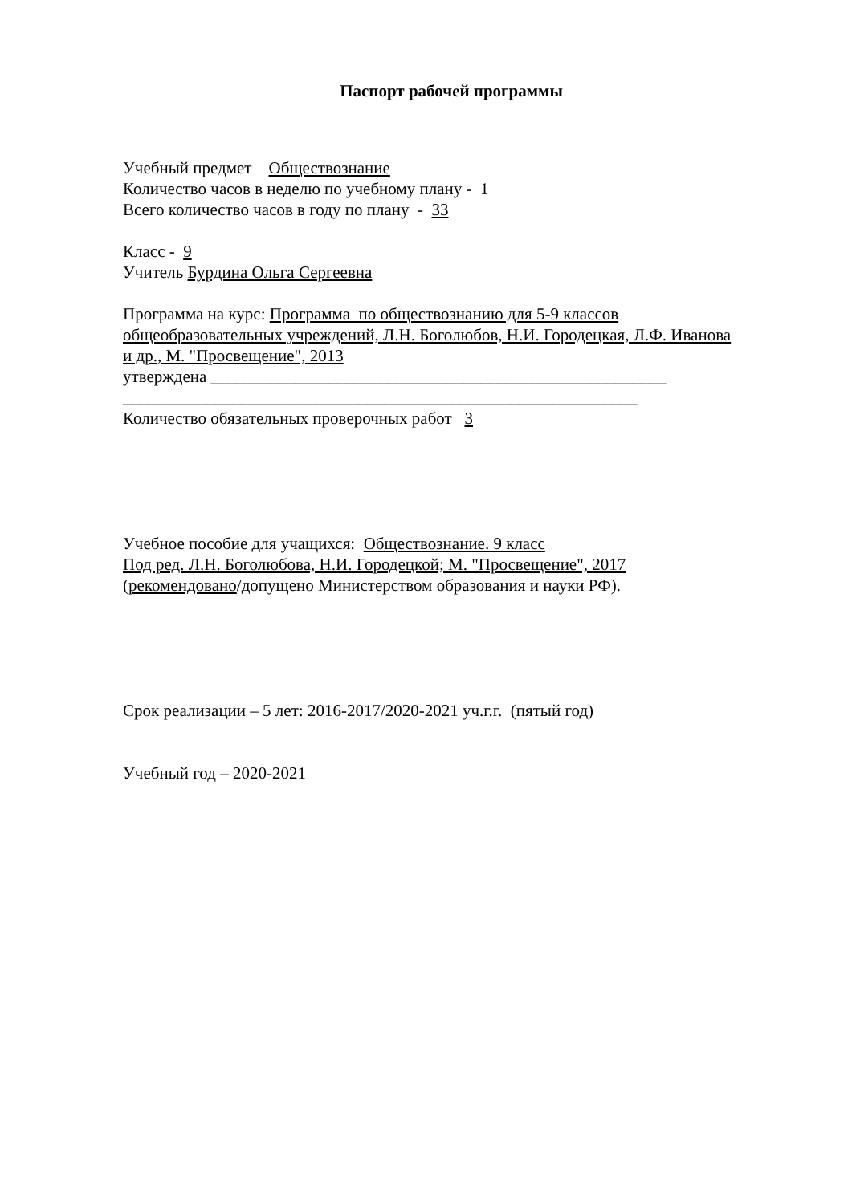Паспорт рабочей программы
Учебный предмет Обществознание
Количество часов в неделю по учебному плану - 1
Всего количество часов в году по плану - 33
Класс - 9
Учитель Бурдина Ольга Сергеевна
Программа на курс: Программа по обществознанию для 5-9 классов общеобразовательных учреждений, Л.Н. Боголюбов, Н.И. Городецкая, Л.Ф. Иванова и др., М. "Просвещение", 2013
утверждена ______________________________________________________
_____________________________________________________________
Количество обязательных проверочных работ 3
Учебное пособие для учащихся: Обществознание. 9 класс
Под ред. Л.Н. Боголюбова, Н.И. Городецкой; М. "Просвещение", 2017
(рекомендовано/допущено Министерством образования и науки РФ).
Срок реализации – 5 лет: 2016-2017/2020-2021 уч.г.г. (пятый год)
Учебный год – 2020-2021